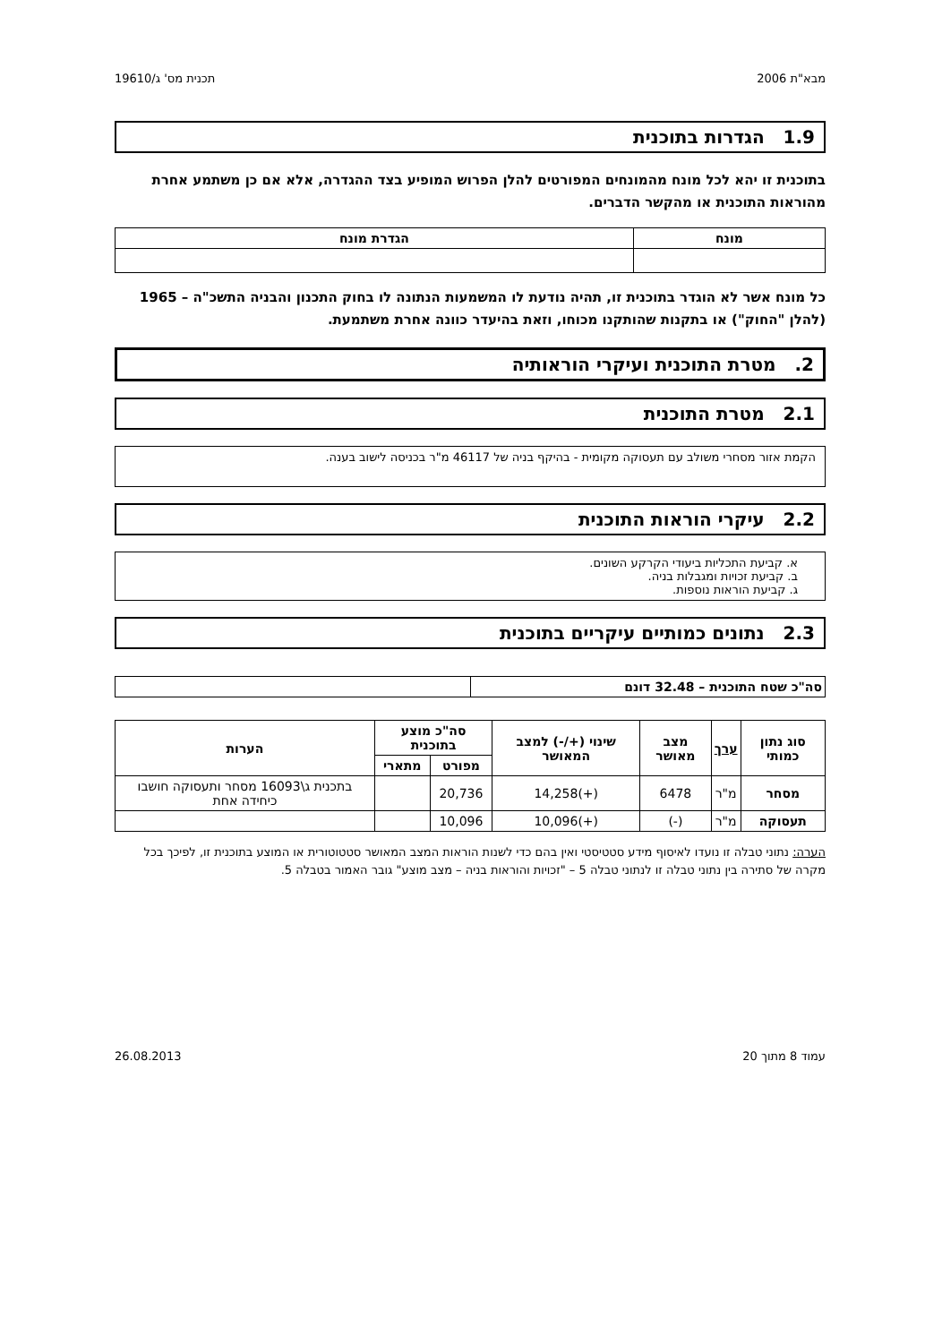מבא"ת 2006 תכנית מס' ג/19610
1.9 הגדרות בתוכנית
בתוכנית זו יהא לכל מונח מהמונחים המפורטים להלן הפרוש המופיע בצד ההגדרה, אלא אם כן משתמע אחרת מהוראות התוכנית או מהקשר הדברים.
| מונח | הגדרת מונח |
| --- | --- |
כל מונח אשר לא הוגדר בתוכנית זו, תהיה נודעת לו המשמעות הנתונה לו בחוק התכנון והבניה התשכ"ה – 1965 (להלן "החוק") או בתקנות שהותקנו מכוחו, וזאת בהיעדר כוונה אחרת משתמעת.
2. מטרת התוכנית ועיקרי הוראותיה
2.1 מטרת התוכנית
הקמת אזור מסחרי משולב עם תעסוקה מקומית - בהיקף בניה של 46117 מ"ר בכניסה לישוב בענה.
2.2 עיקרי הוראות התוכנית
א. קביעת התכליות ביעודי הקרקע השונים.
ב. קביעת זכויות ומגבלות בניה.
ג. קביעת הוראות נוספות.
2.3 נתונים כמותיים עיקריים בתוכנית
| סה"כ שטח התוכנית – 32.48 דונם | |
| סוג נתון כמותי | ערך | מצב מאושר | שינוי (+/-) למצב המאושר | סה"כ מוצע בתוכנית | | הערות |
| --- | --- | --- | --- | --- | --- | --- |
| | | | | מפורט | מתארי | |
| מסחר | מ"ר | 6478 | (+)14,258 | 20,736 | | בתכנית ג\16093 מסחר ותעסוקה חושבו כיחידה אחת |
| תעסוקה | מ"ר | (-) | (+)10,096 | 10,096 | | |
הערה: נתוני טבלה זו נועדו לאיסוף מידע סטטיסטי ואין בהם כדי לשנות הוראות המצב המאושר סטטוטורית או המוצע בתוכנית זו, לפיכך בכל מקרה של סתירה בין נתוני טבלה זו לנתוני טבלה 5 – "זכויות והוראות בניה – מצב מוצע" גובר האמור בטבלה 5.
עמוד 8 מתוך 20 26.08.2013